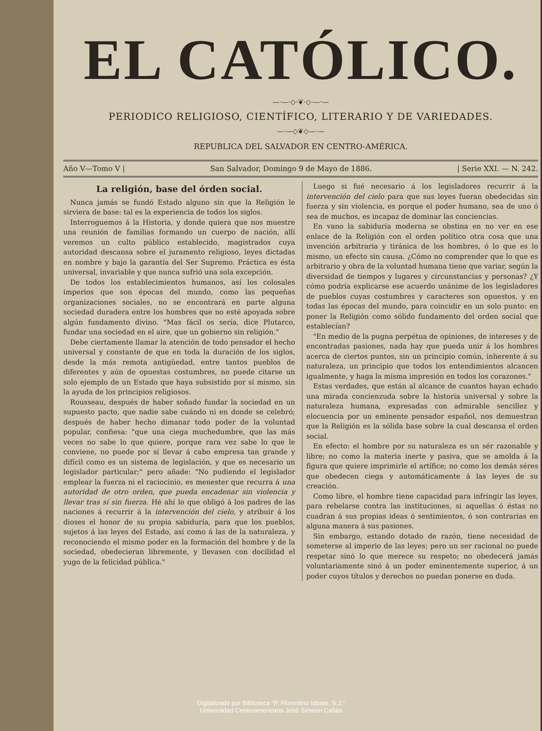EL CATÓLICO.
—·—·◇·❦·◇·—·—
PERIODICO RELIGIOSO, CIENTÍFICO, LITERARIO Y DE VARIEDADES.
—·—◇❦◇—·—
REPUBLICA DEL SALVADOR EN CENTRO-AMÉRICA.
Año V—Tomo V | San Salvador, Domingo 9 de Mayo de 1886. | Serie XXI. — N. 242.
La religión, base del órden social.
Nunca jamás se fundó Estado alguno sin que la Religión le sirviera de base: tal es la experiencia de todos los siglos.
Interroguemos á la Historia, y donde quiera que nos muestre una reunión de familias formando un cuerpo de nación, allí veremos un culto público establecido, magistrados cuya autoridad descansa sobre el juramento religioso, leyes dictadas en nombre y bajo la garantía del Ser Supremo. Práctica es ésta universal, invariable y que nunca sufrió una sola excepción.
De todos los establecimientos humanos, así los colosales imperios que son épocas del mundo, como las pequeñas organizaciones sociales, no se encontrará en parte alguna sociedad duradera entre los hombres que no esté apoyada sobre algún fundamento divino. "Mas fácil os sería, dice Plutarco, fundar una sociedad en el aire, que un gobierno sin religión."
Debe ciertamente llamar la atención de todo pensador el hecho universal y constante de que en toda la duración de los siglos, desde la más remota antigüedad, entre tantos pueblos de diferentes y aún de opuestas costumbres, no puede citarse un solo ejemplo de un Estado que haya subsistido por sí mismo, sin la ayuda de los principios religiosos.
Rousseau, después de haber soñado fundar la sociedad en un supuesto pacto, que nadie sabe cuándo ni en donde se celebró; después de haber hecho dimanar todo poder de la voluntad popular, confiesa: "que una ciega muchedumbre, que las más veces no sabe lo que quiere, porque rara vez sabe lo que le conviene, no puede por sí llevar á cabo empresa tan grande y difícil como es un sistema de legislación, y que es necesario un legislador particular;" pero añade: "No pudiendo el legislador emplear la fuerza ni el raciocinio, es menester que recurra á una autoridad de otro orden, que pueda encadenar sin violencia y llevar tras sí sin fuerza. Hé ahí lo que obligó á los padres de las naciones á recurrir á la intervención del cielo, y atribuir á los dioses el honor de su propia sabiduría, para que los pueblos, sujetos á las leyes del Estado, así como á las de la naturaleza, y reconociendo el mismo poder en la formación del hombre y de la sociedad, obedecieran libremente, y llevasen con docilidad el yugo de la felicidad pública."
Luego si fué necesario á los legisladores recurrir á la intervención del cielo para que sus leyes fueran obedecidas sin fuerza y sin violencia, es porque el poder humano, sea de uno ó sea de muchos, es incapaz de dominar las conciencias.
En vano la sabiduría moderna se obstina en no ver en ese enlace de la Religión con el orden político otra cosa que una invención arbitraria y tiránica de los hombres, ó lo que es lo mismo, un efecto sin causa. ¿Cómo no comprender que lo que es arbitrario y obra de la voluntad humana tiene que variar, según la diversidad de tiempos y lugares y circunstancias y personas? ¿Y cómo podría explicarse ese acuerdo unánime de los legisladores de pueblos cuyas costumbres y caracteres son opuestos, y en todas las épocas del mundo, para coincidir en un solo punto: en poner la Religión como sólido fundamento del orden social que establecían?
"En medio de la pugna perpétua de opiniones, de intereses y de encontradas pasiones, nada hay que pueda unir á los hombres acerca de ciertos puntos, sin un principio común, inherente á su naturaleza, un principio que todos los entendimientos alcancen igualmente, y haga la misma impresión en todos los corazones."
Estas verdades, que están al alcance de cuantos hayan echado una mirada concienzuda sobre la historia universal y sobre la naturaleza humana, expresadas con admirable sencillez y elocuencia por un eminente pensador español, nos demuestran que la Religión es la sólida base sobre la cual descansa el orden social.
En efecto: el hombre por su naturaleza es un sér razonable y libre; no como la materia inerte y pasiva, que se amolda á la figura que quiere imprimirle el artífice; no como los demás séres que obedecen ciega y automáticamente á las leyes de su creación.
Como libre, el hombre tiene capacidad para infringir las leyes, para rebelarse contra las instituciones, si aquellas ó éstas no cuadran á sus propias ideas ó sentimientos, ó son contrarias en alguna manera á sus pasiones.
Sin embargo, estando dotado de razón, tiene necesidad de someterse al imperio de las leyes; pero un ser racional no puede respetar sinó lo que merece su respeto; no obedecerá jamás voluntariamente sinó á un poder eminentemente superior, á un poder cuyos títulos y derechos no puedan ponerse en duda.
Digitalizado por Biblioteca "P. Florentino Idoate, S.J."
Universidad Centroamericana José Simeón Cañas